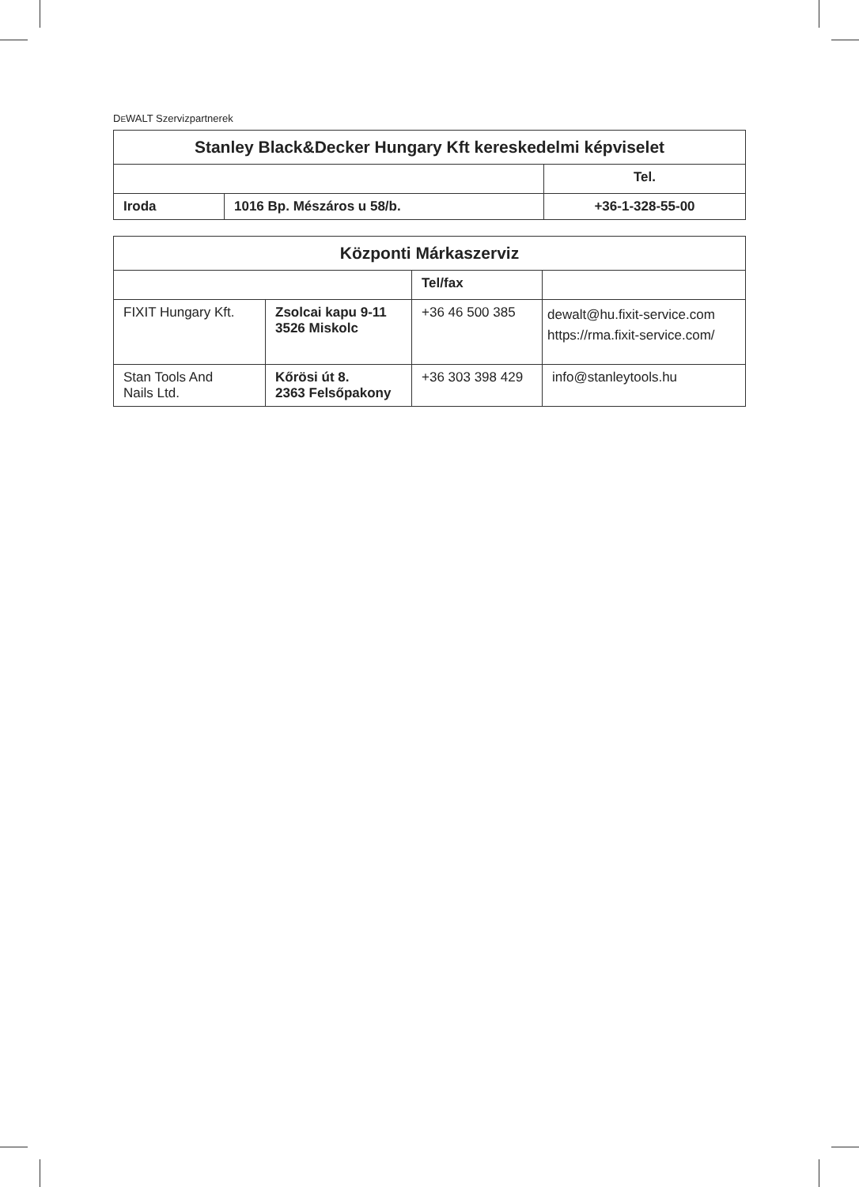DEWALT Szervizpartnerek
| Stanley Black&Decker Hungary Kft kereskedelmi képviselet | | |
| | | Tel. |
| Iroda | 1016 Bp. Mészáros u 58/b. | +36-1-328-55-00 |
| Központi Márkaszerviz | | | |
| | | Tel/fax | |
| FIXIT Hungary Kft. | Zsolcai kapu 9-11 3526 Miskolc | +36 46 500 385 | dewalt@hu.fixit-service.com https://rma.fixit-service.com/ |
| Stan Tools And Nails Ltd. | Kőrösi út 8. 2363 Felsőpakony | +36 303 398 429 | info@stanleytools.hu |